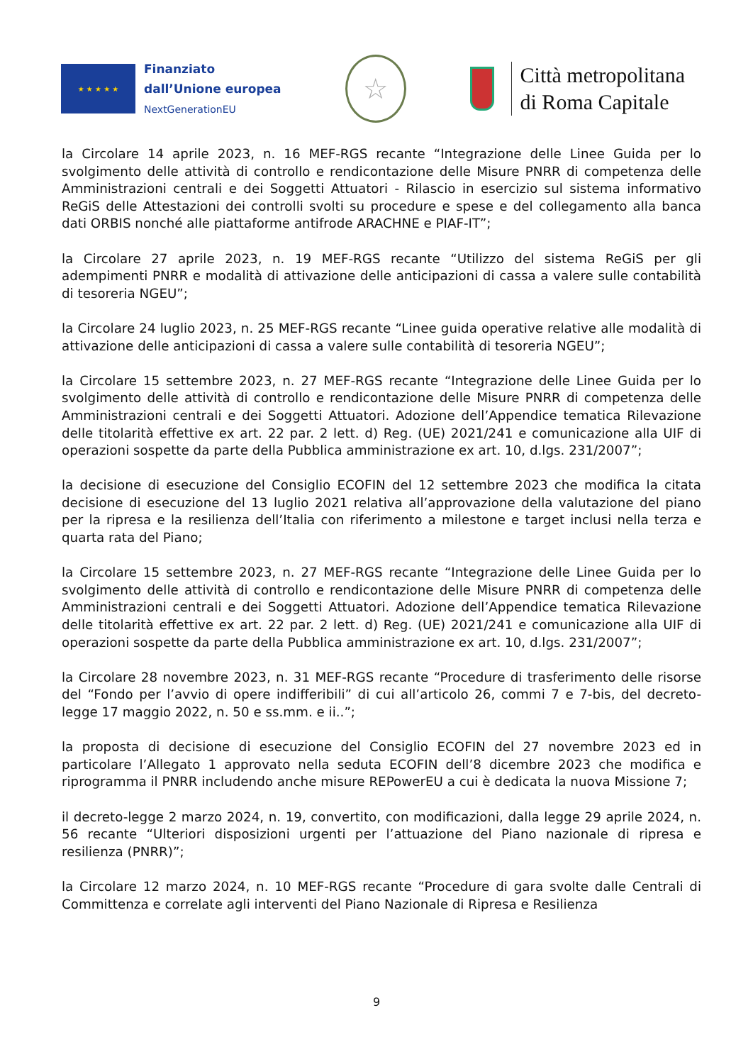★ ★ ★ ★ ★
Finanziato
dall’Unione europea
NextGenerationEU
☆
Città metropolitana
di Roma Capitale
la Circolare 14 aprile 2023, n. 16 MEF-RGS recante “Integrazione delle Linee Guida per lo svolgimento delle attività di controllo e rendicontazione delle Misure PNRR di competenza delle Amministrazioni centrali e dei Soggetti Attuatori - Rilascio in esercizio sul sistema informativo ReGiS delle Attestazioni dei controlli svolti su procedure e spese e del collegamento alla banca dati ORBIS nonché alle piattaforme antifrode ARACHNE e PIAF-IT”;
la Circolare 27 aprile 2023, n. 19 MEF-RGS recante “Utilizzo del sistema ReGiS per gli adempimenti PNRR e modalità di attivazione delle anticipazioni di cassa a valere sulle contabilità di tesoreria NGEU”;
la Circolare 24 luglio 2023, n. 25 MEF-RGS recante “Linee guida operative relative alle modalità di attivazione delle anticipazioni di cassa a valere sulle contabilità di tesoreria NGEU”;
la Circolare 15 settembre 2023, n. 27 MEF-RGS recante “Integrazione delle Linee Guida per lo svolgimento delle attività di controllo e rendicontazione delle Misure PNRR di competenza delle Amministrazioni centrali e dei Soggetti Attuatori. Adozione dell’Appendice tematica Rilevazione delle titolarità effettive ex art. 22 par. 2 lett. d) Reg. (UE) 2021/241 e comunicazione alla UIF di operazioni sospette da parte della Pubblica amministrazione ex art. 10, d.lgs. 231/2007”;
la decisione di esecuzione del Consiglio ECOFIN del 12 settembre 2023 che modifica la citata decisione di esecuzione del 13 luglio 2021 relativa all’approvazione della valutazione del piano per la ripresa e la resilienza dell’Italia con riferimento a milestone e target inclusi nella terza e quarta rata del Piano;
la Circolare 15 settembre 2023, n. 27 MEF-RGS recante “Integrazione delle Linee Guida per lo svolgimento delle attività di controllo e rendicontazione delle Misure PNRR di competenza delle Amministrazioni centrali e dei Soggetti Attuatori. Adozione dell’Appendice tematica Rilevazione delle titolarità effettive ex art. 22 par. 2 lett. d) Reg. (UE) 2021/241 e comunicazione alla UIF di operazioni sospette da parte della Pubblica amministrazione ex art. 10, d.lgs. 231/2007”;
la Circolare 28 novembre 2023, n. 31 MEF-RGS recante “Procedure di trasferimento delle risorse del “Fondo per l’avvio di opere indifferibili” di cui all’articolo 26, commi 7 e 7-bis, del decreto-legge 17 maggio 2022, n. 50 e ss.mm. e ii..”;
la proposta di decisione di esecuzione del Consiglio ECOFIN del 27 novembre 2023 ed in particolare l’Allegato 1 approvato nella seduta ECOFIN dell’8 dicembre 2023 che modifica e riprogramma il PNRR includendo anche misure REPowerEU a cui è dedicata la nuova Missione 7;
il decreto-legge 2 marzo 2024, n. 19, convertito, con modificazioni, dalla legge 29 aprile 2024, n. 56 recante “Ulteriori disposizioni urgenti per l’attuazione del Piano nazionale di ripresa e resilienza (PNRR)”;
la Circolare 12 marzo 2024, n. 10 MEF-RGS recante “Procedure di gara svolte dalle Centrali di Committenza e correlate agli interventi del Piano Nazionale di Ripresa e Resilienza
9